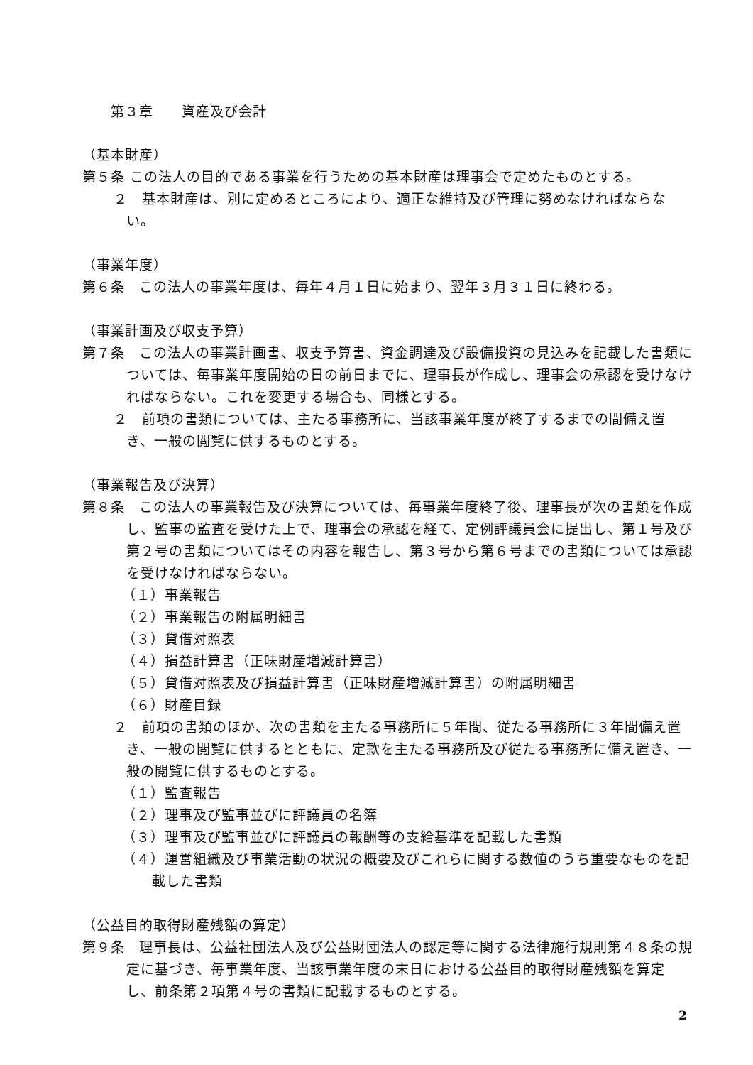第３章　　資産及び会計
（基本財産）
第５条 この法人の目的である事業を行うための基本財産は理事会で定めたものとする。
２　基本財産は、別に定めるところにより、適正な維持及び管理に努めなければならない。
（事業年度）
第６条　この法人の事業年度は、毎年４月１日に始まり、翌年３月３１日に終わる。
（事業計画及び収支予算）
第７条　この法人の事業計画書、収支予算書、資金調達及び設備投資の見込みを記載した書類については、毎事業年度開始の日の前日までに、理事長が作成し、理事会の承認を受けなければならない。これを変更する場合も、同様とする。
２　前項の書類については、主たる事務所に、当該事業年度が終了するまでの間備え置き、一般の閲覧に供するものとする。
（事業報告及び決算）
第８条　この法人の事業報告及び決算については、毎事業年度終了後、理事長が次の書類を作成し、監事の監査を受けた上で、理事会の承認を経て、定例評議員会に提出し、第１号及び第２号の書類についてはその内容を報告し、第３号から第６号までの書類については承認を受けなければならない。
（１）事業報告
（２）事業報告の附属明細書
（３）貸借対照表
（４）損益計算書（正味財産増減計算書）
（５）貸借対照表及び損益計算書（正味財産増減計算書）の附属明細書
（６）財産目録
２　前項の書類のほか、次の書類を主たる事務所に５年間、従たる事務所に３年間備え置き、一般の閲覧に供するとともに、定款を主たる事務所及び従たる事務所に備え置き、一般の閲覧に供するものとする。
（１）監査報告
（２）理事及び監事並びに評議員の名簿
（３）理事及び監事並びに評議員の報酬等の支給基準を記載した書類
（４）運営組織及び事業活動の状況の概要及びこれらに関する数値のうち重要なものを記載した書類
（公益目的取得財産残額の算定）
第９条　理事長は、公益社団法人及び公益財団法人の認定等に関する法律施行規則第４８条の規定に基づき、毎事業年度、当該事業年度の末日における公益目的取得財産残額を算定し、前条第２項第４号の書類に記載するものとする。
2